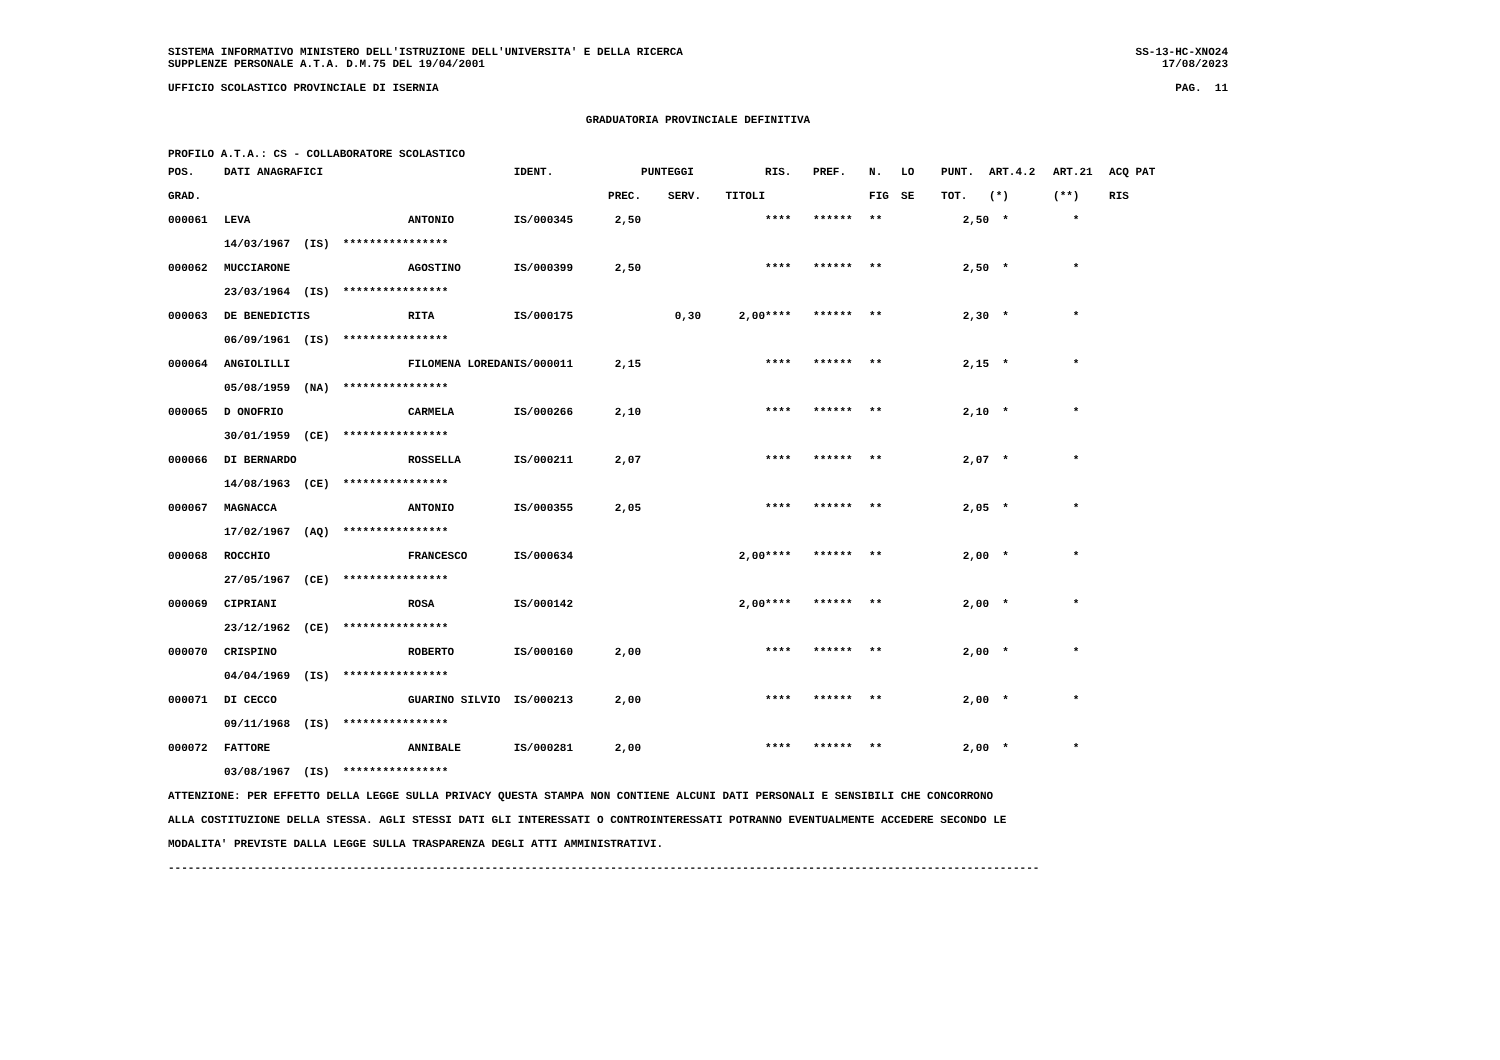SISTEMA INFORMATIVO MINISTERO DELL'ISTRUZIONE DELL'UNIVERSITA' E DELLA RICERCA SS-13-HC-XNO24
SUPPLENZE PERSONALE A.T.A. D.M.75 DEL 19/04/2001 17/08/2023
UFFICIO SCOLASTICO PROVINCIALE DI ISERNIA PAG. 11
GRADUATORIA PROVINCIALE DEFINITIVA
PROFILO A.T.A.: CS - COLLABORATORE SCOLASTICO
| POS. | DATI ANAGRAFICI | | IDENT. | | PUNTEGGI | | RIS. | PREF. | N. | LO | PUNT. | ART.4.2 | ART.21 | ACQ PAT |
| --- | --- | --- | --- | --- | --- | --- | --- | --- | --- | --- | --- | --- | --- | --- |
| GRAD. | | | | PREC. | SERV. | TITOLI | | | FIG | SE | TOT. | (*) | (**) | RIS |
| 000061 | LEVA | ANTONIO | IS/000345 | 2,50 | | | **** | ****** | ** | | 2,50 | * | * | |
| | 14/03/1967 (IS) **************** | | | | | | | | | | | | | |
| 000062 | MUCCIARONE | AGOSTINO | IS/000399 | 2,50 | | | **** | ****** | ** | | 2,50 | * | * | |
| | 23/03/1964 (IS) **************** | | | | | | | | | | | | | |
| 000063 | DE BENEDICTIS | RITA | IS/000175 | | 0,30 | 2,00 | **** | ****** | ** | | 2,30 | * | * | |
| | 06/09/1961 (IS) **************** | | | | | | | | | | | | | |
| 000064 | ANGIOLILLI | FILOMENA LOREDAN | IS/000011 | 2,15 | | | **** | ****** | ** | | 2,15 | * | * | |
| | 05/08/1959 (NA) **************** | | | | | | | | | | | | | |
| 000065 | D ONOFRIO | CARMELA | IS/000266 | 2,10 | | | **** | ****** | ** | | 2,10 | * | * | |
| | 30/01/1959 (CE) **************** | | | | | | | | | | | | | |
| 000066 | DI BERNARDO | ROSSELLA | IS/000211 | 2,07 | | | **** | ****** | ** | | 2,07 | * | * | |
| | 14/08/1963 (CE) **************** | | | | | | | | | | | | | |
| 000067 | MAGNACCA | ANTONIO | IS/000355 | 2,05 | | | **** | ****** | ** | | 2,05 | * | * | |
| | 17/02/1967 (AQ) **************** | | | | | | | | | | | | | |
| 000068 | ROCCHIO | FRANCESCO | IS/000634 | | | 2,00 | **** | ****** | ** | | 2,00 | * | * | |
| | 27/05/1967 (CE) **************** | | | | | | | | | | | | | |
| 000069 | CIPRIANI | ROSA | IS/000142 | | | 2,00 | **** | ****** | ** | | 2,00 | * | * | |
| | 23/12/1962 (CE) **************** | | | | | | | | | | | | | |
| 000070 | CRISPINO | ROBERTO | IS/000160 | 2,00 | | | **** | ****** | ** | | 2,00 | * | * | |
| | 04/04/1969 (IS) **************** | | | | | | | | | | | | | |
| 000071 | DI CECCO | GUARINO SILVIO | IS/000213 | 2,00 | | | **** | ****** | ** | | 2,00 | * | * | |
| | 09/11/1968 (IS) **************** | | | | | | | | | | | | | |
| 000072 | FATTORE | ANNIBALE | IS/000281 | 2,00 | | | **** | ****** | ** | | 2,00 | * | * | |
| | 03/08/1967 (IS) **************** | | | | | | | | | | | | | |
ATTENZIONE: PER EFFETTO DELLA LEGGE SULLA PRIVACY QUESTA STAMPA NON CONTIENE ALCUNI DATI PERSONALI E SENSIBILI CHE CONCORRONO
ALLA COSTITUZIONE DELLA STESSA. AGLI STESSI DATI GLI INTERESSATI O CONTROINTERESSATI POTRANNO EVENTUALMENTE ACCEDERE SECONDO LE
MODALITA' PREVISTE DALLA LEGGE SULLA TRASPARENZA DEGLI ATTI AMMINISTRATIVI.
------------------------------------------------------------------------------------------------------------------------------------